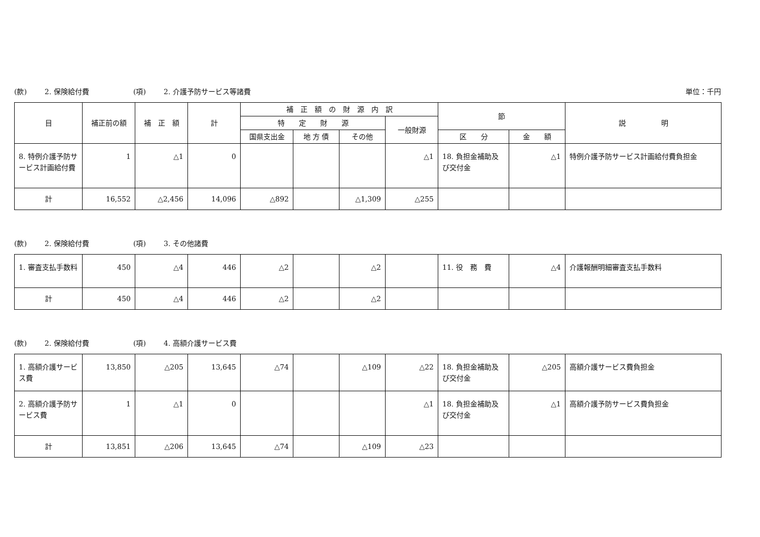(款) 2. 保険給付費 (項) 2. 介護予防サービス等諸費 単位：千円
| 目 | 補正前の額 | 補 正 額 | 計 | 補 正 額 の 財 源 内 訳 | | | | 節 | | 説 明 |
| --- | --- | --- | --- | --- | --- | --- | --- | --- | --- | --- |
| | | | | 特 定 財 源 | | | 一般財源 | | | |
| | | | | 国県支出金 | 地 方 債 | その他 | | 区 分 | 金 額 | |
| 8. 特例介護予防サービス計画給付費 | 1 | △1 | 0 | | | | △1 | 18. 負担金補助及び交付金 | △1 | 特例介護予防サービス計画給付費負担金 |
| 計 | 16,552 | △2,456 | 14,096 | △892 | | △1,309 | △255 | | | |
(款) 2. 保険給付費 (項) 3. その他諸費
| 1. 審査支払手数料 | 450 | △4 | 446 | △2 | | △2 | | 11. 役 務 費 | △4 | 介護報酬明細審査支払手数料 |
| 計 | 450 | △4 | 446 | △2 | | △2 | | | | |
(款) 2. 保険給付費 (項) 4. 高額介護サービス費
| 1. 高額介護サービス費 | 13,850 | △205 | 13,645 | △74 | | △109 | △22 | 18. 負担金補助及び交付金 | △205 | 高額介護サービス費負担金 |
| 2. 高額介護予防サービス費 | 1 | △1 | 0 | | | | △1 | 18. 負担金補助及び交付金 | △1 | 高額介護予防サービス費負担金 |
| 計 | 13,851 | △206 | 13,645 | △74 | | △109 | △23 | | | |